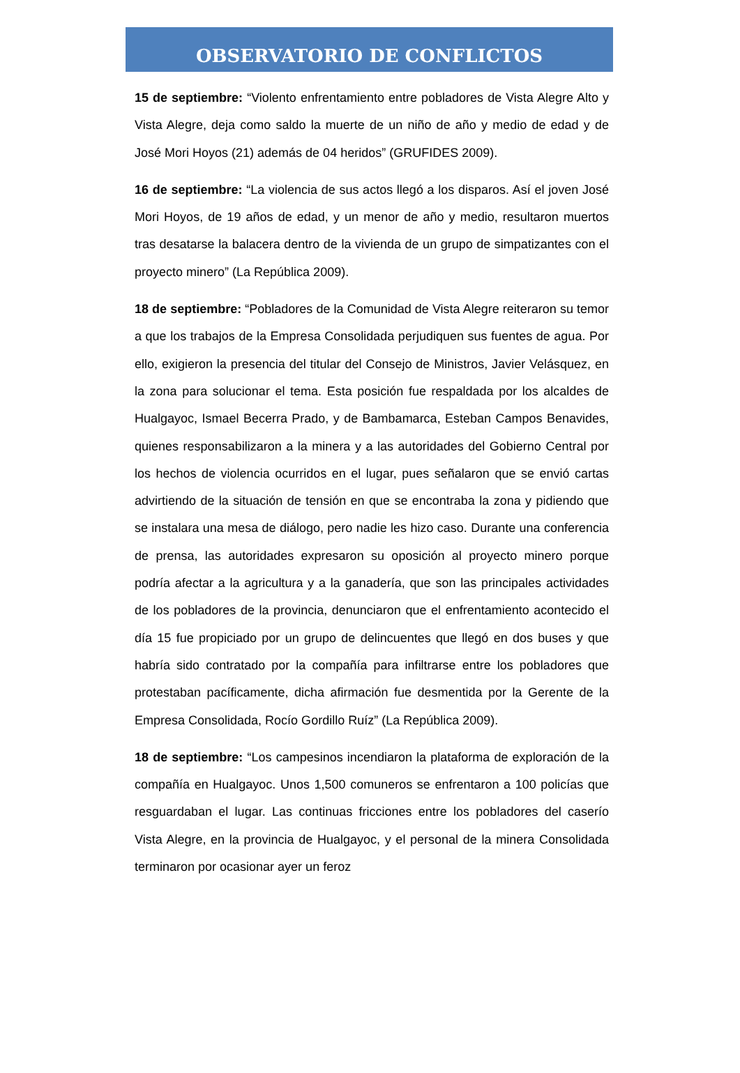OBSERVATORIO DE CONFLICTOS
15 de septiembre: “Violento enfrentamiento entre pobladores de Vista Alegre Alto y Vista Alegre, deja como saldo la muerte de un niño de año y medio de edad y de José Mori Hoyos (21) además de 04 heridos” (GRUFIDES 2009).
16 de septiembre: “La violencia de sus actos llegó a los disparos. Así el joven José Mori Hoyos, de 19 años de edad, y un menor de año y medio, resultaron muertos tras desatarse la balacera dentro de la vivienda de un grupo de simpatizantes con el proyecto minero” (La República 2009).
18 de septiembre: “Pobladores de la Comunidad de Vista Alegre reiteraron su temor a que los trabajos de la Empresa Consolidada perjudiquen sus fuentes de agua. Por ello, exigieron la presencia del titular del Consejo de Ministros, Javier Velásquez, en la zona para solucionar el tema. Esta posición fue respaldada por los alcaldes de Hualgayoc, Ismael Becerra Prado, y de Bambamarca, Esteban Campos Benavides, quienes responsabilizaron a la minera y a las autoridades del Gobierno Central por los hechos de violencia ocurridos en el lugar, pues señalaron que se envió cartas advirtiendo de la situación de tensión en que se encontraba la zona y pidiendo que se instalara una mesa de diálogo, pero nadie les hizo caso. Durante una conferencia de prensa, las autoridades expresaron su oposición al proyecto minero porque podría afectar a la agricultura y a la ganadería, que son las principales actividades de los pobladores de la provincia, denunciaron que el enfrentamiento acontecido el día 15 fue propiciado por un grupo de delincuentes que llegó en dos buses y que habría sido contratado por la compañía para infiltrarse entre los pobladores que protestaban pacíficamente, dicha afirmación fue desmentida por la Gerente de la Empresa Consolidada, Rocío Gordillo Ruíz” (La República 2009).
18 de septiembre: “Los campesinos incendiaron la plataforma de exploración de la compañía en Hualgayoc. Unos 1,500 comuneros se enfrentaron a 100 policías que resguardaban el lugar. Las continuas fricciones entre los pobladores del caserío Vista Alegre, en la provincia de Hualgayoc, y el personal de la minera Consolidada terminaron por ocasionar ayer un feroz